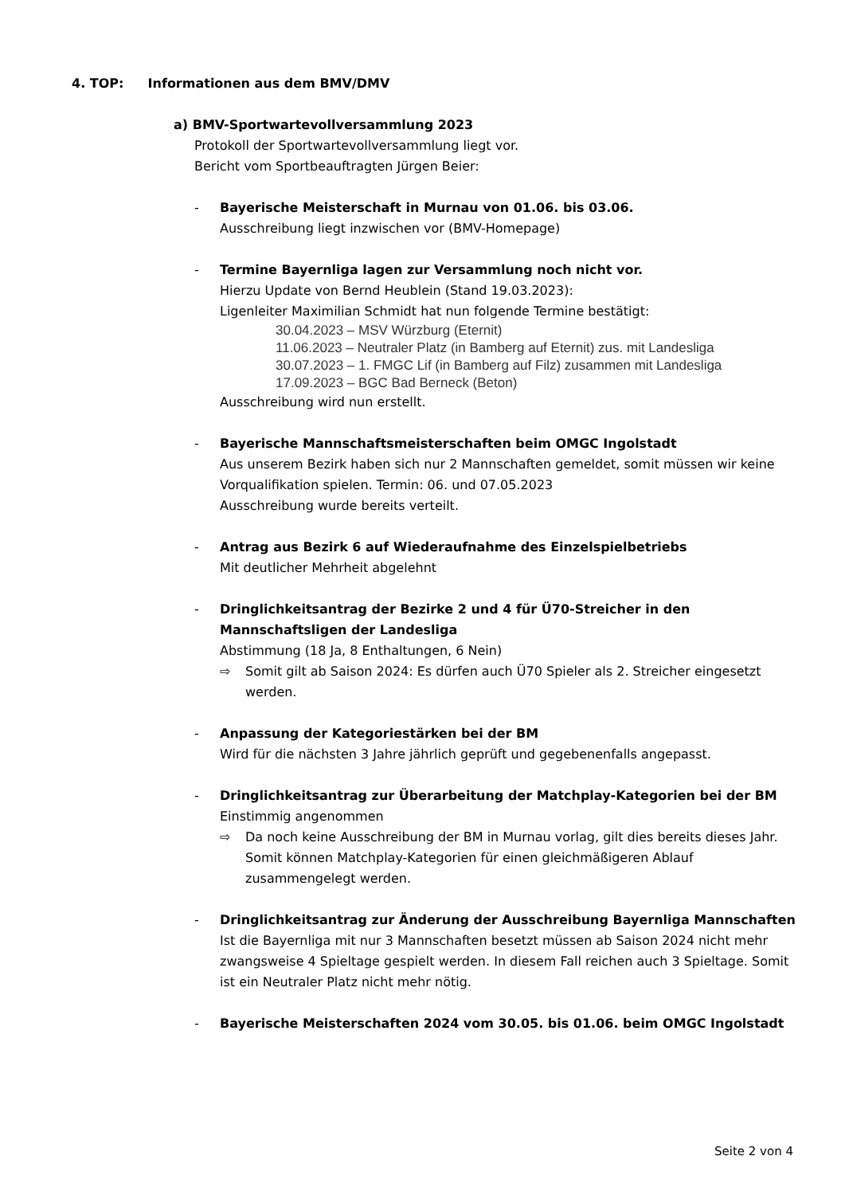4. TOP: Informationen aus dem BMV/DMV
a) BMV-Sportwartevollversammlung 2023
Protokoll der Sportwartevollversammlung liegt vor.
Bericht vom Sportbeauftragten Jürgen Beier:
- Bayerische Meisterschaft in Murnau von 01.06. bis 03.06.
Ausschreibung liegt inzwischen vor (BMV-Homepage)
- Termine Bayernliga lagen zur Versammlung noch nicht vor.
Hierzu Update von Bernd Heublein (Stand 19.03.2023):
Ligenleiter Maximilian Schmidt hat nun folgende Termine bestätigt:
30.04.2023 – MSV Würzburg (Eternit)
11.06.2023 – Neutraler Platz (in Bamberg auf Eternit) zus. mit Landesliga
30.07.2023 – 1. FMGC Lif (in Bamberg auf Filz) zusammen mit Landesliga
17.09.2023 – BGC Bad Berneck (Beton)
Ausschreibung wird nun erstellt.
- Bayerische Mannschaftsmeisterschaften beim OMGC Ingolstadt
Aus unserem Bezirk haben sich nur 2 Mannschaften gemeldet, somit müssen wir keine Vorqualifikation spielen. Termin: 06. und 07.05.2023
Ausschreibung wurde bereits verteilt.
- Antrag aus Bezirk 6 auf Wiederaufnahme des Einzelspielbetriebs
Mit deutlicher Mehrheit abgelehnt
- Dringlichkeitsantrag der Bezirke 2 und 4 für Ü70-Streicher in den Mannschaftsligen der Landesliga
Abstimmung (18 Ja, 8 Enthaltungen, 6 Nein)
⇨ Somit gilt ab Saison 2024: Es dürfen auch Ü70 Spieler als 2. Streicher eingesetzt werden.
- Anpassung der Kategoriestärken bei der BM
Wird für die nächsten 3 Jahre jährlich geprüft und gegebenenfalls angepasst.
- Dringlichkeitsantrag zur Überarbeitung der Matchplay-Kategorien bei der BM
Einstimmig angenommen
⇨ Da noch keine Ausschreibung der BM in Murnau vorlag, gilt dies bereits dieses Jahr. Somit können Matchplay-Kategorien für einen gleichmäßigeren Ablauf zusammengelegt werden.
- Dringlichkeitsantrag zur Änderung der Ausschreibung Bayernliga Mannschaften
Ist die Bayernliga mit nur 3 Mannschaften besetzt müssen ab Saison 2024 nicht mehr zwangsweise 4 Spieltage gespielt werden. In diesem Fall reichen auch 3 Spieltage. Somit ist ein Neutraler Platz nicht mehr nötig.
- Bayerische Meisterschaften 2024 vom 30.05. bis 01.06. beim OMGC Ingolstadt
Seite 2 von 4